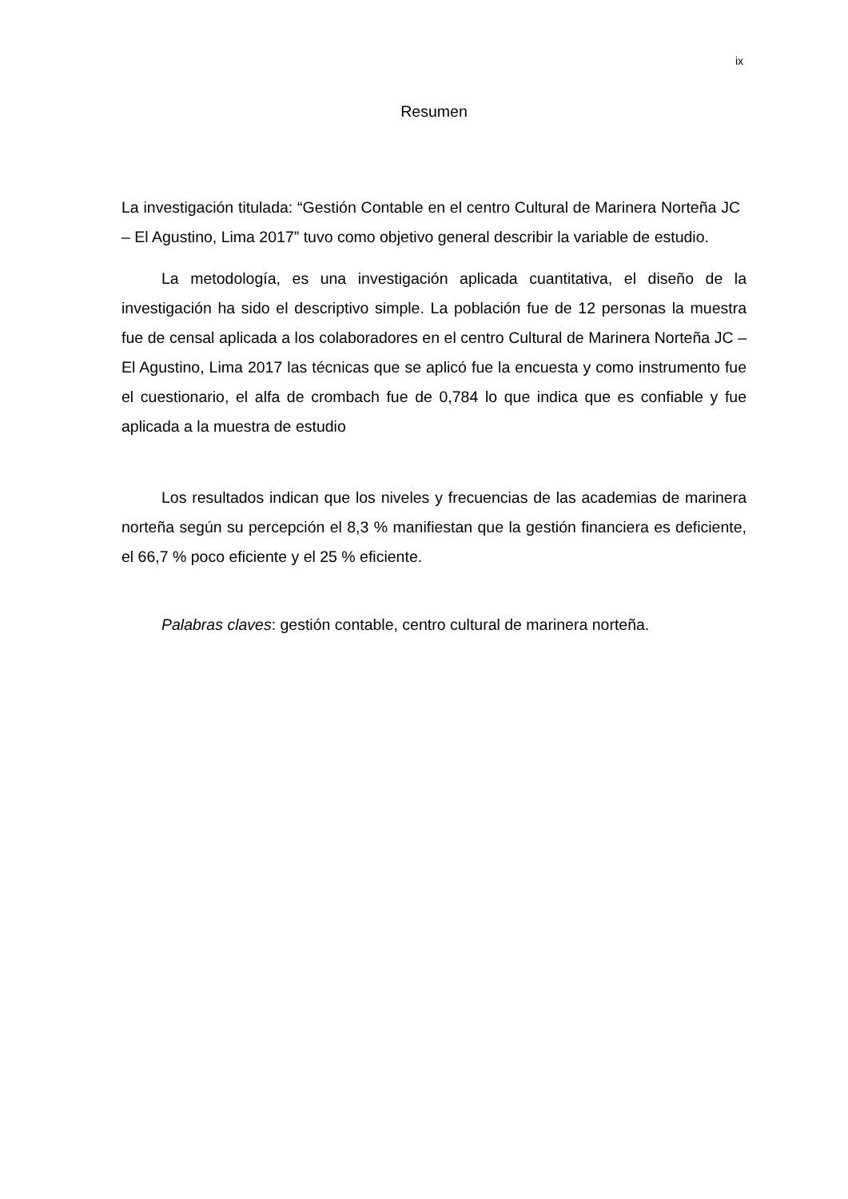ix
Resumen
La investigación titulada: “Gestión Contable en el centro Cultural de Marinera Norteña JC – El Agustino, Lima 2017” tuvo como objetivo general describir la variable de estudio.
La metodología, es una investigación aplicada cuantitativa, el diseño de la investigación ha sido el descriptivo simple. La población fue de 12 personas la muestra fue de censal aplicada a los colaboradores en el centro Cultural de Marinera Norteña JC – El Agustino, Lima 2017 las técnicas que se aplicó fue la encuesta y como instrumento fue el cuestionario, el alfa de crombach fue de 0,784 lo que indica que es confiable y fue aplicada a la muestra de estudio
Los resultados indican que los niveles y frecuencias de las academias de marinera norteña según su percepción el 8,3 % manifiestan que la gestión financiera es deficiente, el 66,7 % poco eficiente y el 25 % eficiente.
Palabras claves: gestión contable, centro cultural de marinera norteña.